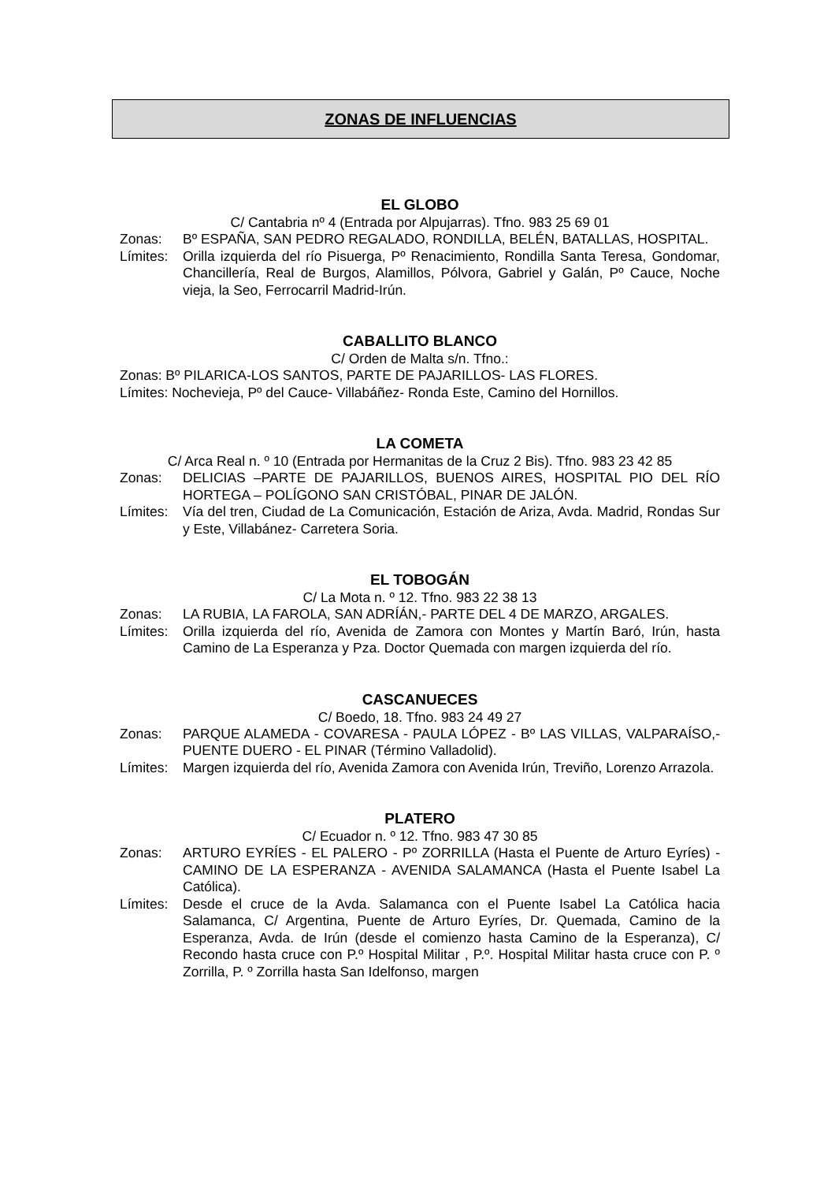ZONAS DE INFLUENCIAS
EL GLOBO
C/ Cantabria nº 4 (Entrada por Alpujarras). Tfno. 983 25 69 01
Zonas: Bº ESPAÑA, SAN PEDRO REGALADO, RONDILLA, BELÉN, BATALLAS, HOSPITAL.
Límites: Orilla izquierda del río Pisuerga, Pº Renacimiento, Rondilla Santa Teresa, Gondomar, Chancillería, Real de Burgos, Alamillos, Pólvora, Gabriel y Galán, Pº Cauce, Noche vieja, la Seo, Ferrocarril Madrid-Irún.
CABALLITO BLANCO
C/ Orden de Malta s/n. Tfno.:
Zonas: Bº PILARICA-LOS SANTOS, PARTE DE PAJARILLOS- LAS FLORES.
Límites: Nochevieja, Pº del Cauce- Villabáñez- Ronda Este, Camino del Hornillos.
LA COMETA
C/ Arca Real n. º 10 (Entrada por Hermanitas de la Cruz 2 Bis). Tfno. 983 23 42 85
Zonas: DELICIAS –PARTE DE PAJARILLOS, BUENOS AIRES, HOSPITAL PIO DEL RÍO HORTEGA – POLÍGONO SAN CRISTÓBAL, PINAR DE JALÓN.
Límites: Vía del tren, Ciudad de La Comunicación, Estación de Ariza, Avda. Madrid, Rondas Sur y Este, Villabánez- Carretera Soria.
EL TOBOGÁN
C/ La Mota n. º 12. Tfno. 983 22 38 13
Zonas: LA RUBIA, LA FAROLA, SAN ADRÍÁN,- PARTE DEL 4 DE MARZO, ARGALES.
Límites: Orilla izquierda del río, Avenida de Zamora con Montes y Martín Baró, Irún, hasta Camino de La Esperanza y Pza. Doctor Quemada con margen izquierda del río.
CASCANUECES
C/ Boedo, 18. Tfno. 983 24 49 27
Zonas: PARQUE ALAMEDA - COVARESA - PAULA LÓPEZ - Bº LAS VILLAS, VALPARAÍSO,- PUENTE DUERO - EL PINAR (Término Valladolid).
Límites: Margen izquierda del río, Avenida Zamora con Avenida Irún, Treviño, Lorenzo Arrazola.
PLATERO
C/ Ecuador n. º 12. Tfno. 983 47 30 85
Zonas: ARTURO EYRÍES - EL PALERO - Pº ZORRILLA (Hasta el Puente de Arturo Eyríes) - CAMINO DE LA ESPERANZA - AVENIDA SALAMANCA (Hasta el Puente Isabel La Católica).
Límites: Desde el cruce de la Avda. Salamanca con el Puente Isabel La Católica hacia Salamanca, C/ Argentina, Puente de Arturo Eyríes, Dr. Quemada, Camino de la Esperanza, Avda. de Irún (desde el comienzo hasta Camino de la Esperanza), C/ Recondo hasta cruce con P.º Hospital Militar , P.º. Hospital Militar hasta cruce con P. º Zorrilla, P. º Zorrilla hasta San Idelfonso, margen